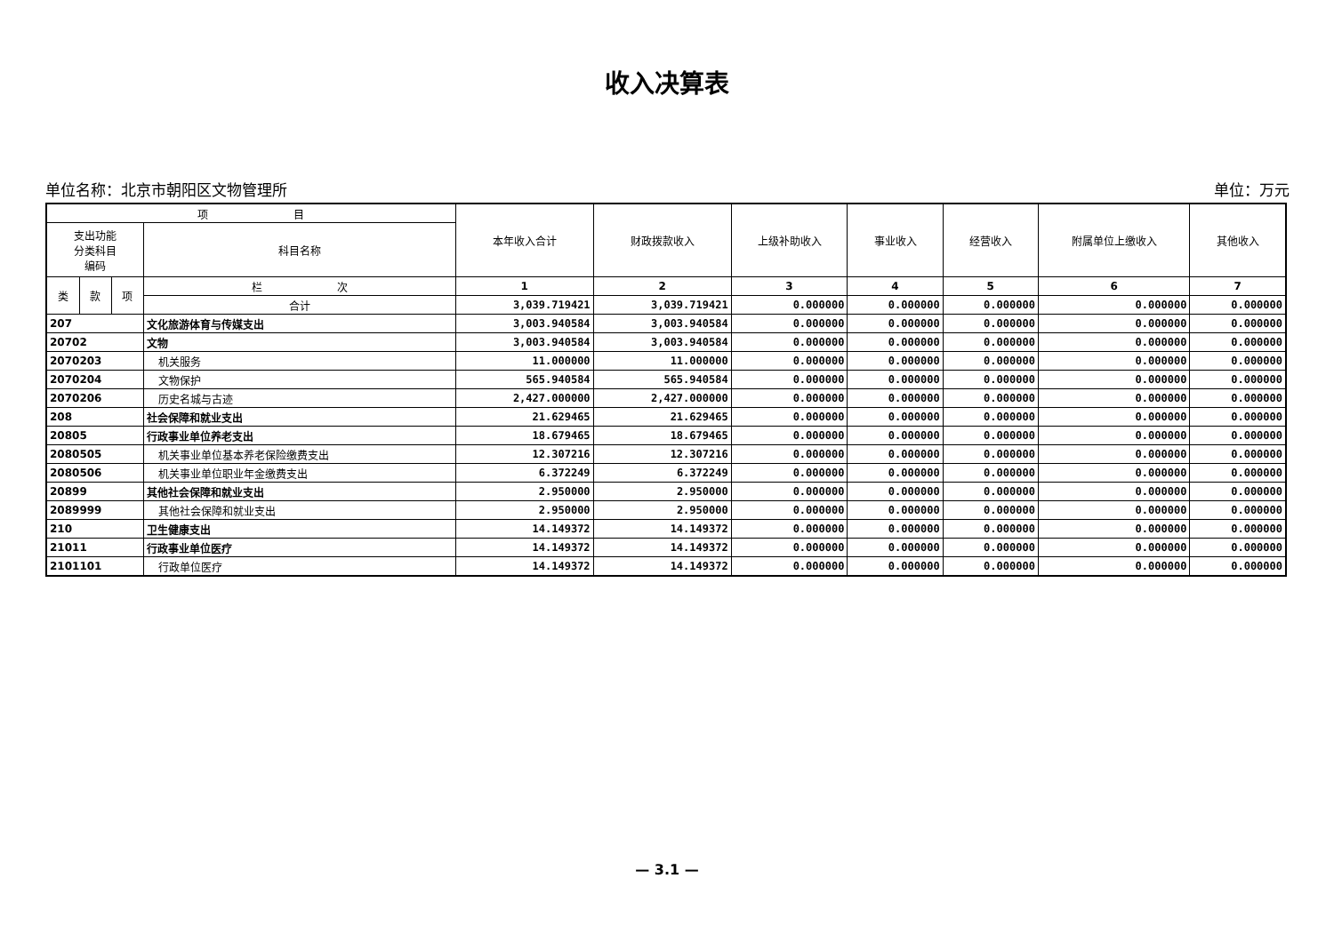收入决算表
单位名称：北京市朝阳区文物管理所 单位：万元
| 项 目 | | | | 本年收入合计 | 财政拨款收入 | 上级补助收入 | 事业收入 | 经营收入 | 附属单位上缴收入 | 其他收入 |
| --- | --- | --- | --- | --- | --- | --- | --- | --- | --- | --- |
| 支出功能 分类科目 编码 | | | 科目名称 | | | | | | | |
| 类 | 款 | 项 | 栏 次 | 1 | 2 | 3 | 4 | 5 | 6 | 7 |
| | | | 合计 | 3,039.719421 | 3,039.719421 | 0.000000 | 0.000000 | 0.000000 | 0.000000 | 0.000000 |
| 207 | | | 文化旅游体育与传媒支出 | 3,003.940584 | 3,003.940584 | 0.000000 | 0.000000 | 0.000000 | 0.000000 | 0.000000 |
| 20702 | | | 文物 | 3,003.940584 | 3,003.940584 | 0.000000 | 0.000000 | 0.000000 | 0.000000 | 0.000000 |
| 2070203 | | | 机关服务 | 11.000000 | 11.000000 | 0.000000 | 0.000000 | 0.000000 | 0.000000 | 0.000000 |
| 2070204 | | | 文物保护 | 565.940584 | 565.940584 | 0.000000 | 0.000000 | 0.000000 | 0.000000 | 0.000000 |
| 2070206 | | | 历史名城与古迹 | 2,427.000000 | 2,427.000000 | 0.000000 | 0.000000 | 0.000000 | 0.000000 | 0.000000 |
| 208 | | | 社会保障和就业支出 | 21.629465 | 21.629465 | 0.000000 | 0.000000 | 0.000000 | 0.000000 | 0.000000 |
| 20805 | | | 行政事业单位养老支出 | 18.679465 | 18.679465 | 0.000000 | 0.000000 | 0.000000 | 0.000000 | 0.000000 |
| 2080505 | | | 机关事业单位基本养老保险缴费支出 | 12.307216 | 12.307216 | 0.000000 | 0.000000 | 0.000000 | 0.000000 | 0.000000 |
| 2080506 | | | 机关事业单位职业年金缴费支出 | 6.372249 | 6.372249 | 0.000000 | 0.000000 | 0.000000 | 0.000000 | 0.000000 |
| 20899 | | | 其他社会保障和就业支出 | 2.950000 | 2.950000 | 0.000000 | 0.000000 | 0.000000 | 0.000000 | 0.000000 |
| 2089999 | | | 其他社会保障和就业支出 | 2.950000 | 2.950000 | 0.000000 | 0.000000 | 0.000000 | 0.000000 | 0.000000 |
| 210 | | | 卫生健康支出 | 14.149372 | 14.149372 | 0.000000 | 0.000000 | 0.000000 | 0.000000 | 0.000000 |
| 21011 | | | 行政事业单位医疗 | 14.149372 | 14.149372 | 0.000000 | 0.000000 | 0.000000 | 0.000000 | 0.000000 |
| 2101101 | | | 行政单位医疗 | 14.149372 | 14.149372 | 0.000000 | 0.000000 | 0.000000 | 0.000000 | 0.000000 |
— 3.1 —